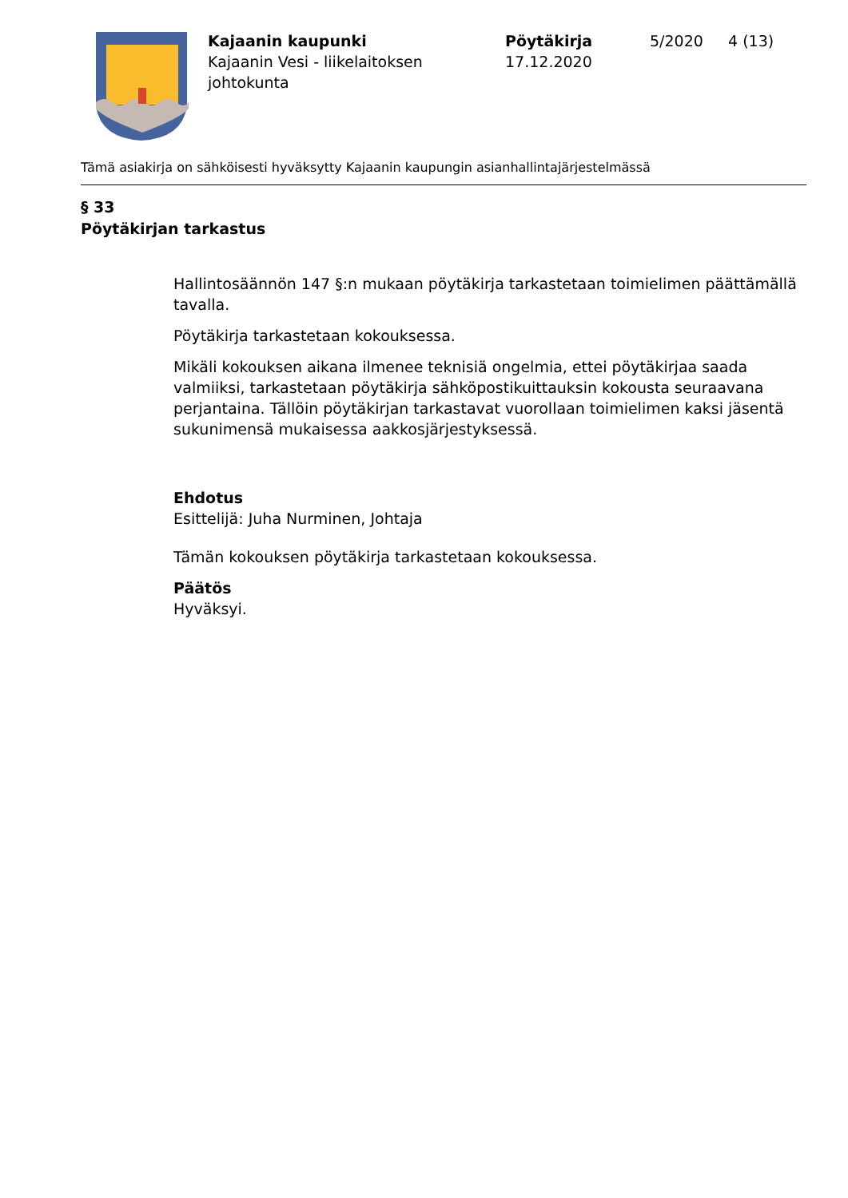Kajaanin kaupunki
Kajaanin Vesi - liikelaitoksen johtokunta
Pöytäkirja
17.12.2020
5/2020 4 (13)
Tämä asiakirja on sähköisesti hyväksytty Kajaanin kaupungin asianhallintajärjestelmässä
§ 33
Pöytäkirjan tarkastus
Hallintosäännön 147 §:n mukaan pöytäkirja tarkastetaan toimielimen päättämällä tavalla.
Pöytäkirja tarkastetaan kokouksessa.
Mikäli kokouksen aikana ilmenee teknisiä ongelmia, ettei pöytäkirjaa saada valmiiksi, tarkastetaan pöytäkirja sähköpostikuittauksin kokousta seuraavana perjantaina. Tällöin pöytäkirjan tarkastavat vuorollaan toimielimen kaksi jäsentä sukunimensä mukaisessa aakkosjärjestyksessä.
Ehdotus
Esittelijä: Juha Nurminen, Johtaja
Tämän kokouksen pöytäkirja tarkastetaan kokouksessa.
Päätös
Hyväksyi.